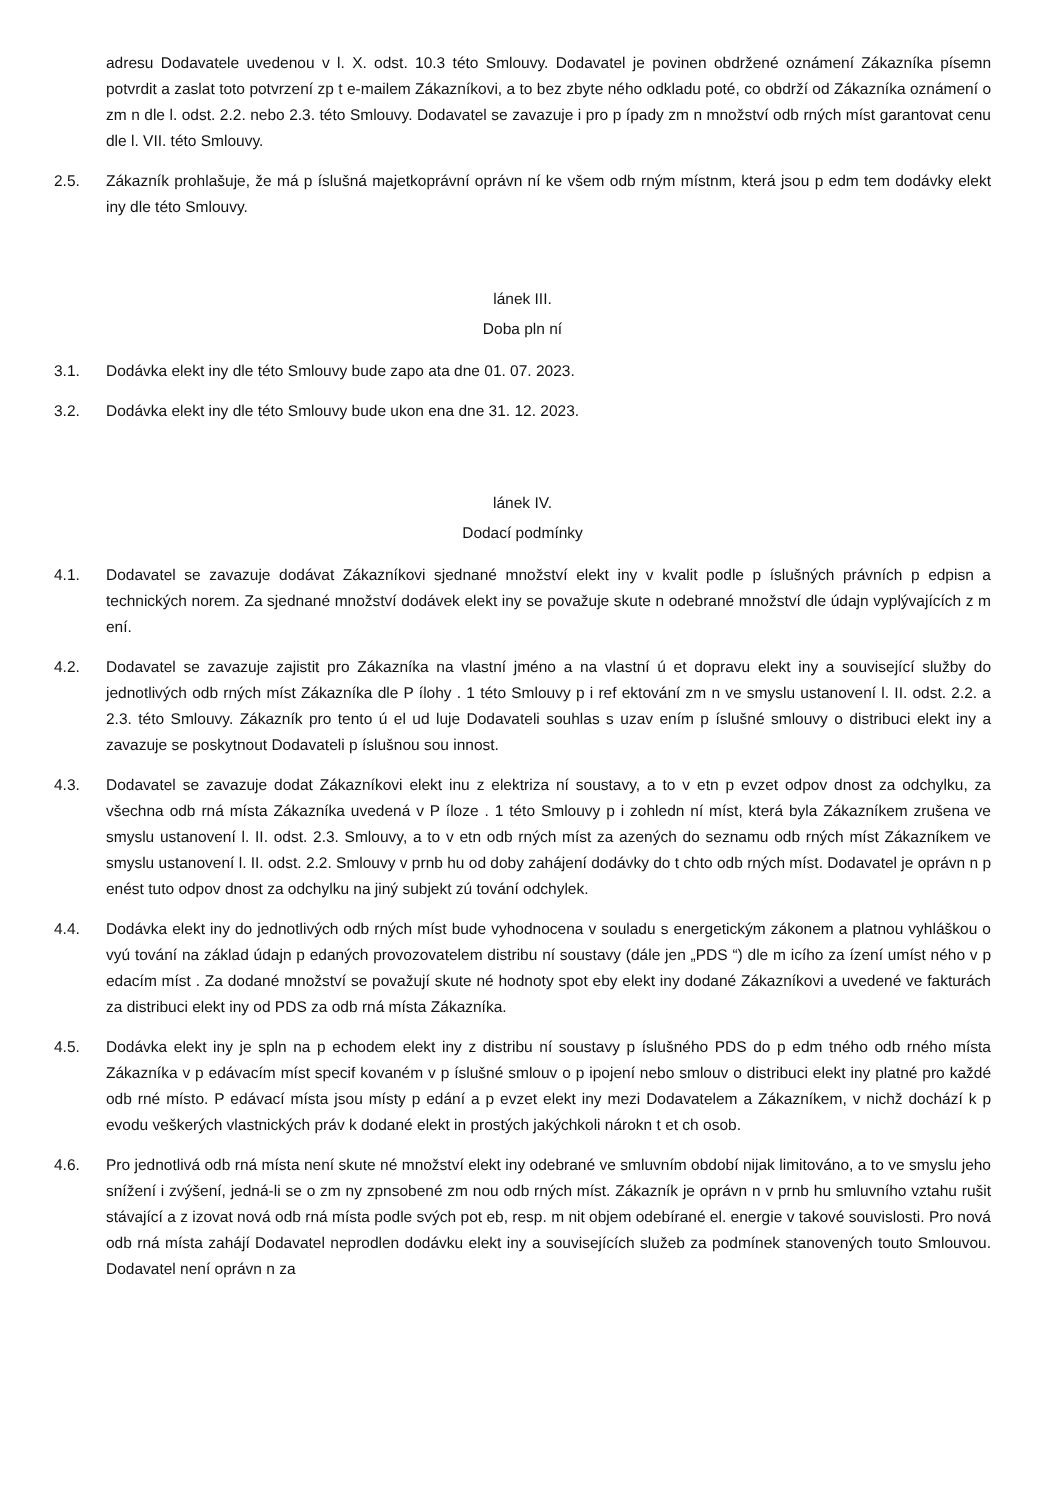adresu Dodavatele uvedenou v l. X. odst. 10.3 této Smlouvy. Dodavatel je povinen obdržené oznámení Zákazníka písemn potvrdit a zaslat toto potvrzení zp t e-mailem Zákazníkovi, a to bez zbyte ného odkladu poté, co obdrží od Zákazníka oznámení o zm n dle l. odst. 2.2. nebo 2.3. této Smlouvy. Dodavatel se zavazuje i pro p ípady zm n množství odb rných míst garantovat cenu dle l. VII. této Smlouvy.
2.5. Zákazník prohlašuje, že má p íslušná majetkoprávní oprávn ní ke všem odb rným místnm, která jsou p edm tem dodávky elekt iny dle této Smlouvy.
lánek III.
Doba pln ní
3.1. Dodávka elekt iny dle této Smlouvy bude zapo ata dne 01. 07. 2023.
3.2. Dodávka elekt iny dle této Smlouvy bude ukon ena dne 31. 12. 2023.
lánek IV.
Dodací podmínky
4.1. Dodavatel se zavazuje dodávat Zákazníkovi sjednané množství elekt iny v kvalit podle p íslušných právních p edpisn a technických norem. Za sjednané množství dodávek elekt iny se považuje skute n odebrané množství dle údajn vyplývajících z m ení.
4.2. Dodavatel se zavazuje zajistit pro Zákazníka na vlastní jméno a na vlastní ú et dopravu elekt iny a související služby do jednotlivých odb rných míst Zákazníka dle P ílohy . 1 této Smlouvy p i ref ektování zm n ve smyslu ustanovení l. II. odst. 2.2. a 2.3. této Smlouvy. Zákazník pro tento ú el ud luje Dodavateli souhlas s uzav ením p íslušné smlouvy o distribuci elekt iny a zavazuje se poskytnout Dodavateli p íslušnou sou innost.
4.3. Dodavatel se zavazuje dodat Zákazníkovi elekt inu z elektriza ní soustavy, a to v etn p evzet odpov dnost za odchylku, za všechna odb rná místa Zákazníka uvedená v P íloze . 1 této Smlouvy p i zohledn ní míst, která byla Zákazníkem zrušena ve smyslu ustanovení l. II. odst. 2.3. Smlouvy, a to v etn odb rných míst za azených do seznamu odb rných míst Zákazníkem ve smyslu ustanovení l. II. odst. 2.2. Smlouvy v prnb hu od doby zahájení dodávky do t chto odb rných míst. Dodavatel je oprávn n p enést tuto odpov dnost za odchylku na jiný subjekt zú tování odchylek.
4.4. Dodávka elekt iny do jednotlivých odb rných míst bude vyhodnocena v souladu s energetickým zákonem a platnou vyhláškou o vyú tování na základ údajn p edaných provozovatelem distribu ní soustavy (dále jen „PDS “) dle m icího za ízení umíst ného v p edacím míst . Za dodané množství se považují skute né hodnoty spot eby elekt iny dodané Zákazníkovi a uvedené ve fakturách za distribuci elekt iny od PDS za odb rná místa Zákazníka.
4.5. Dodávka elekt iny je spln na p echodem elekt iny z distribu ní soustavy p íslušného PDS do p edm tného odb rného místa Zákazníka v p edávacím míst specif kovaném v p íslušné smlouv o p ipojení nebo smlouv o distribuci elekt iny platné pro každé odb rné místo. P edávací místa jsou místy p edání a p evzet elekt iny mezi Dodavatelem a Zákazníkem, v nichž dochází k p evodu veškerých vlastnických práv k dodané elekt in prostých jakýchkoli nárokn t et ch osob.
4.6. Pro jednotlivá odb rná místa není skute né množství elekt iny odebrané ve smluvním období nijak limitováno, a to ve smyslu jeho snížení i zvýšení, jedná-li se o zm ny zpnsobené zm nou odb rných míst. Zákazník je oprávn n v prnb hu smluvního vztahu rušit stávající a z izovat nová odb rná místa podle svých pot eb, resp. m nit objem odebírané el. energie v takové souvislosti. Pro nová odb rná místa zahájí Dodavatel neprodlen dodávku elekt iny a souvisejících služeb za podmínek stanovených touto Smlouvou. Dodavatel není oprávn n za